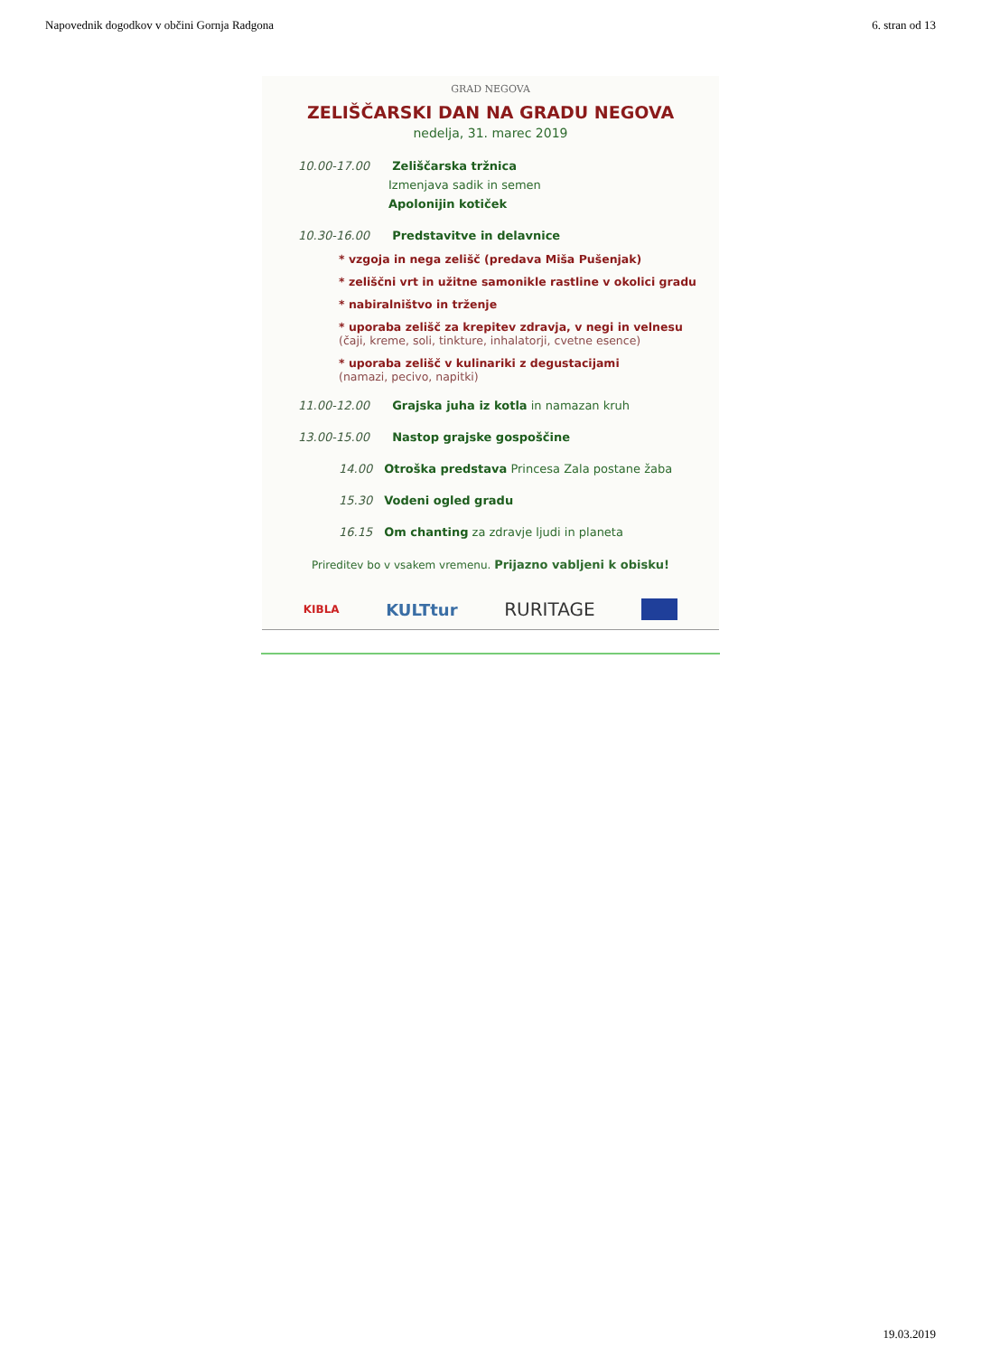Napovednik dogodkov v občini Gornja Radgona 6. stran od 13
GRAD NEGOVA
ZELIŠČARSKI DAN NA GRADU NEGOVA
nedelja, 31. marec 2019
10.00-17.00 Zeliščarska tržnica
Izmenjava sadik in semen
Apolonijin kotiček
10.30-16.00 Predstavitve in delavnice
* vzgoja in nega zelišč (predava Miša Pušenjak)
* zeliščni vrt in užitne samonikle rastline v okolici gradu
* nabiralništvo in trženje
* uporaba zelišč za krepitev zdravja, v negi in velnesu
(čaji, kreme, soli, tinkture, inhalatorji, cvetne esence)
* uporaba zelišč v kulinariki z degustacijami
(namazi, pecivo, napitki)
11.00-12.00 Grajska juha iz kotla in namazan kruh
13.00-15.00 Nastop grajske gospoščine
14.00 Otroška predstava Princesa Zala postane žaba
15.30 Vodeni ogled gradu
16.15 Om chanting za zdravje ljudi in planeta
Prireditev bo v vsakem vremenu. Prijazno vabljeni k obisku!
KIBLA KULTtur RURITAGE
19.03.2019